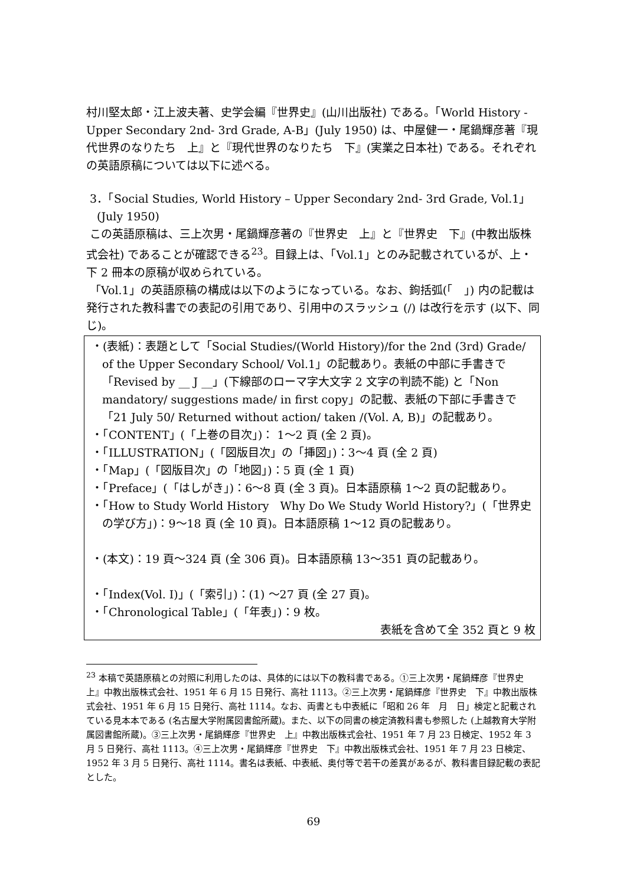村川堅太郎・江上波夫著、史学会編『世界史』(山川出版社) である。「World History - Upper Secondary 2nd- 3rd Grade, A-B」(July 1950) は、中屋健一・尾鍋輝彦著『現代世界のなりたち　上』と『現代世界のなりたち　下』(実業之日本社) である。それぞれの英語原稿については以下に述べる。
3．「Social Studies, World History – Upper Secondary 2nd- 3rd Grade, Vol.1」
(July 1950)
この英語原稿は、三上次男・尾鍋輝彦著の『世界史　上』と『世界史　下』(中教出版株式会社) であることが確認できる<sup>23</sup>。目録上は、「Vol.1」とのみ記載されているが、上・下 2 冊本の原稿が収められている。
「Vol.1」の英語原稿の構成は以下のようになっている。なお、鉤括弧(「　」) 内の記載は発行された教科書での表記の引用であり、引用中のスラッシュ (/) は改行を示す (以下、同じ)。
・(表紙)：表題として「Social Studies/(World History)/for the 2nd (3rd) Grade/ of the Upper Secondary School/ Vol.1」の記載あり。表紙の中部に手書きで「Revised by __ J __」(下線部のローマ字大文字 2 文字の判読不能) と「Non mandatory/ suggestions made/ in first copy」の記載、表紙の下部に手書きで「21 July 50/ Returned without action/ taken /(Vol. A, B)」の記載あり。
・「CONTENT」(「上巻の目次」)： 1～2 頁 (全 2 頁)。
・「ILLUSTRATION」(「図版目次」の「挿図」)：3～4 頁 (全 2 頁)
・「Map」(「図版目次」の「地図」)：5 頁 (全 1 頁)
・「Preface」(「はしがき」)：6～8 頁 (全 3 頁)。日本語原稿 1～2 頁の記載あり。
・「How to Study World History　Why Do We Study World History?」(「世界史の学び方」)：9～18 頁 (全 10 頁)。日本語原稿 1～12 頁の記載あり。
・(本文)：19 頁～324 頁 (全 306 頁)。日本語原稿 13～351 頁の記載あり。
・「Index(Vol. I)」(「索引」)：(1) ～27 頁 (全 27 頁)。
・「Chronological Table」(「年表」)：9 枚。
表紙を含めて全 352 頁と 9 枚
<sup>23</sup> 本稿で英語原稿との対照に利用したのは、具体的には以下の教科書である。①三上次男・尾鍋輝彦『世界史　上』中教出版株式会社、1951 年 6 月 15 日発行、高社 1113。②三上次男・尾鍋輝彦『世界史　下』中教出版株式会社、1951 年 6 月 15 日発行、高社 1114。なお、両書とも中表紙に「昭和 26 年　月　日」検定と記載されている見本本である (名古屋大学附属図書館所蔵)。また、以下の同書の検定済教科書も参照した (上越教育大学附属図書館所蔵)。③三上次男・尾鍋輝彦『世界史　上』中教出版株式会社、1951 年 7 月 23 日検定、1952 年 3 月 5 日発行、高社 1113。④三上次男・尾鍋輝彦『世界史　下』中教出版株式会社、1951 年 7 月 23 日検定、1952 年 3 月 5 日発行、高社 1114。書名は表紙、中表紙、奥付等で若干の差異があるが、教科書目録記載の表記とした。
69